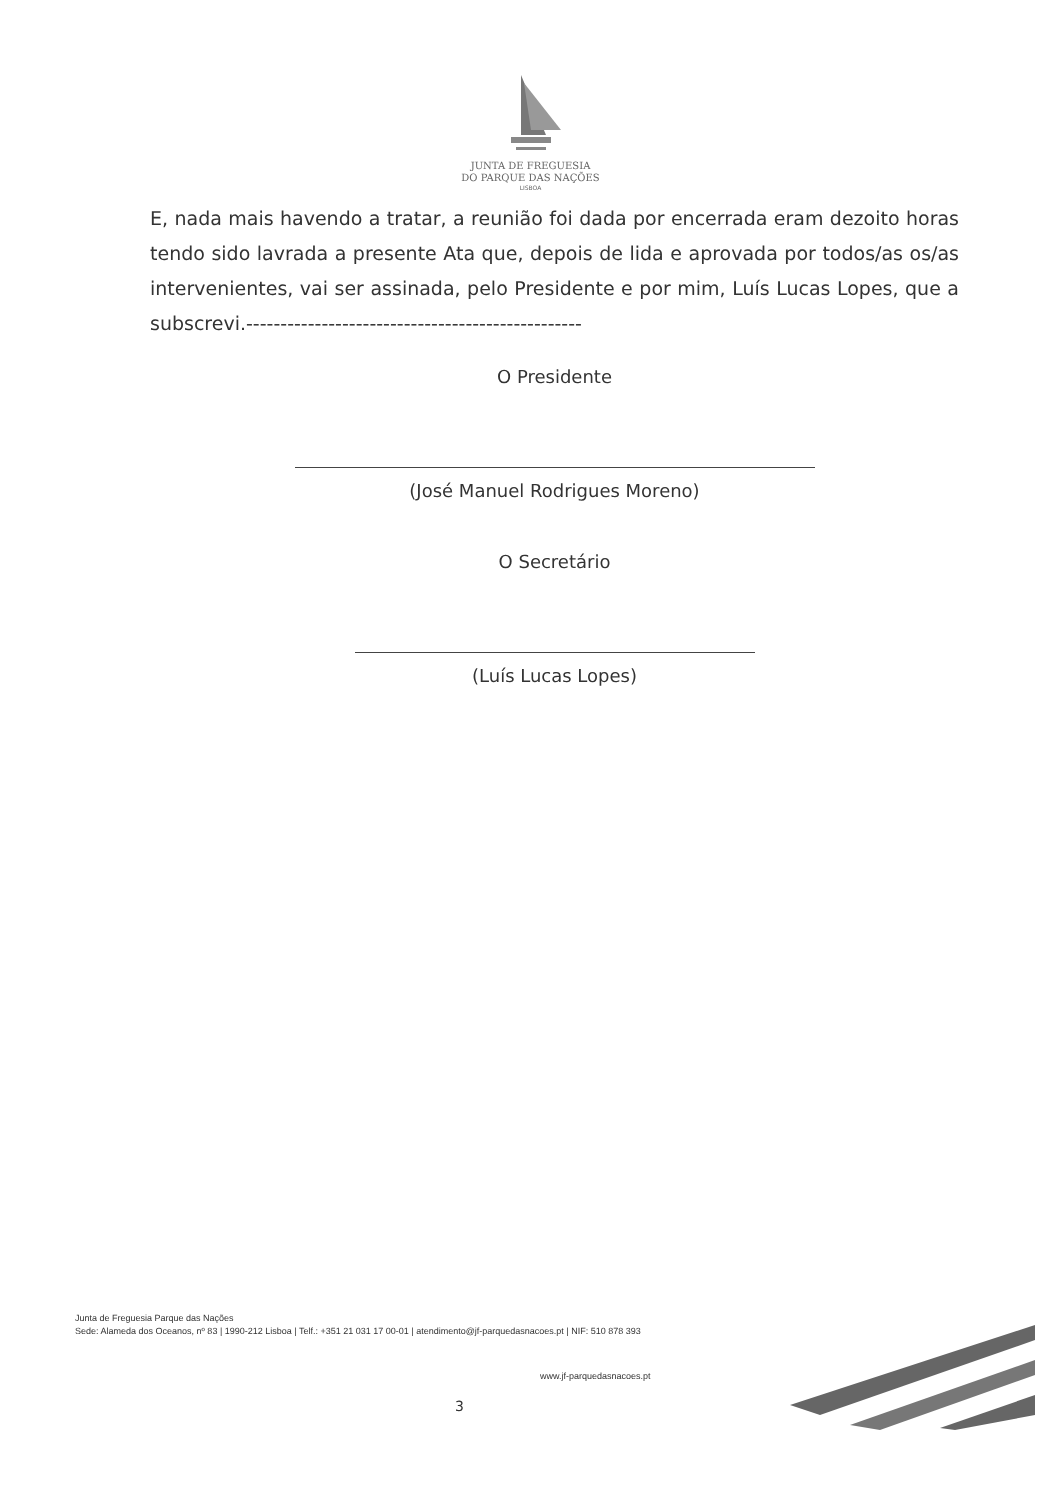JUNTA DE FREGUESIA
DO PARQUE DAS NAÇÕES
LISBOA
E, nada mais havendo a tratar, a reunião foi dada por encerrada eram dezoito horas tendo sido lavrada a presente Ata que, depois de lida e aprovada por todos/as os/as intervenientes, vai ser assinada, pelo Presidente e por mim, Luís Lucas Lopes, que a subscrevi.-------------------------------------------------
O Presidente
(José Manuel Rodrigues Moreno)
O Secretário
(Luís Lucas Lopes)
Junta de Freguesia Parque das Nações
Sede: Alameda dos Oceanos, nº 83 | 1990-212 Lisboa | Telf.: +351 21 031 17 00-01 | atendimento@jf-parquedasnacoes.pt | NIF: 510 878 393
www.jf-parquedasnacoes.pt
3